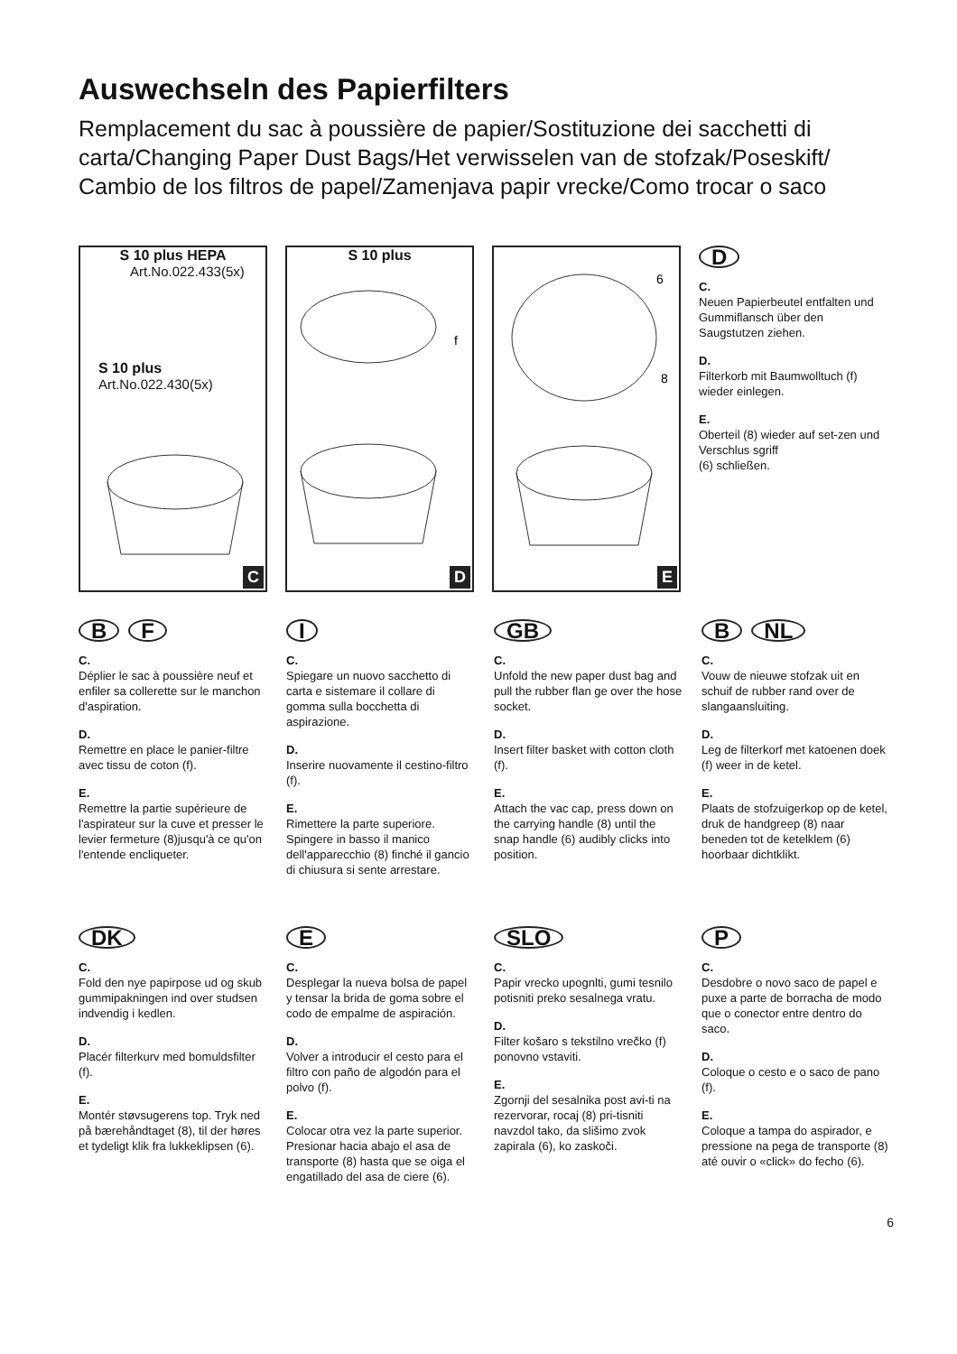Auswechseln des Papierfilters
Remplacement du sac à poussière de papier/Sostituzione dei sacchetti di carta/Changing Paper Dust Bags/Het verwisselen van de stofzak/Poseskift/ Cambio de los filtros de papel/Zamenjava papir vrecke/Como trocar o saco
S 10 plus HEPA
Art.No.022.433(5x)
S 10 plus
Art.No.022.430(5x)
C
S 10 plus
f
D
6
8
E
D
C.
Neuen Papierbeutel entfalten und Gummiflansch über den Saugstutzen ziehen.
D.
Filterkorb mit Baumwolltuch (f) wieder einlegen.
E.
Oberteil (8) wieder auf set-zen und Verschlus sgriff
(6) schließen.
B F
C.
Déplier le sac à poussière neuf et enfiler sa collerette sur le manchon d'aspiration.
D.
Remettre en place le panier-filtre avec tissu de coton (f).
E.
Remettre la partie supérieure de l'aspirateur sur la cuve et presser le levier fermeture (8)jusqu'à ce qu'on l'entende encliqueter.
I
C.
Spiegare un nuovo sacchetto di carta e sistemare il collare di gomma sulla bocchetta di aspirazione.
D.
Inserire nuovamente il cestino-filtro (f).
E.
Rimettere la parte superiore. Spingere in basso il manico dell'apparecchio (8) finché il gancio di chiusura si sente arrestare.
GB
C.
Unfold the new paper dust bag and pull the rubber flan ge over the hose socket.
D.
Insert filter basket with cotton cloth (f).
E.
Attach the vac cap, press down on the carrying handle (8) until the snap handle (6) audibly clicks into position.
B NL
C.
Vouw de nieuwe stofzak uit en schuif de rubber rand over de slangaansluiting.
D.
Leg de filterkorf met katoenen doek (f) weer in de ketel.
E.
Plaats de stofzuigerkop op de ketel, druk de handgreep (8) naar beneden tot de ketelklem (6) hoorbaar dichtklikt.
DK
C.
Fold den nye papirpose ud og skub gummipakningen ind over studsen indvendig i kedlen.
D.
Placér filterkurv med bomuldsfilter (f).
E.
Montér støvsugerens top. Tryk ned på bærehåndtaget (8), til der høres et tydeligt klik fra lukkeklipsen (6).
E
C.
Desplegar la nueva bolsa de papel y tensar la brida de goma sobre el codo de empalme de aspiración.
D.
Volver a introducir el cesto para el filtro con paño de algodón para el polvo (f).
E.
Colocar otra vez la parte superior. Presionar hacia abajo el asa de transporte (8) hasta que se oiga el engatillado del asa de ciere (6).
SLO
C.
Papir vrecko upognlti, gumi tesnilo potisniti preko sesalnega vratu.
D.
Filter košaro s tekstilno vrečko (f) ponovno vstaviti.
E.
Zgornji del sesalnika post avi-ti na rezervorar, rocaj (8) pri-tisniti navzdol tako, da slišimo zvok zapirala (6), ko zaskoči.
P
C.
Desdobre o novo saco de papel e puxe a parte de borracha de modo que o conector entre dentro do saco.
D.
Coloque o cesto e o saco de pano (f).
E.
Coloque a tampa do aspirador, e pressione na pega de transporte (8) até ouvir o «click» do fecho (6).
6